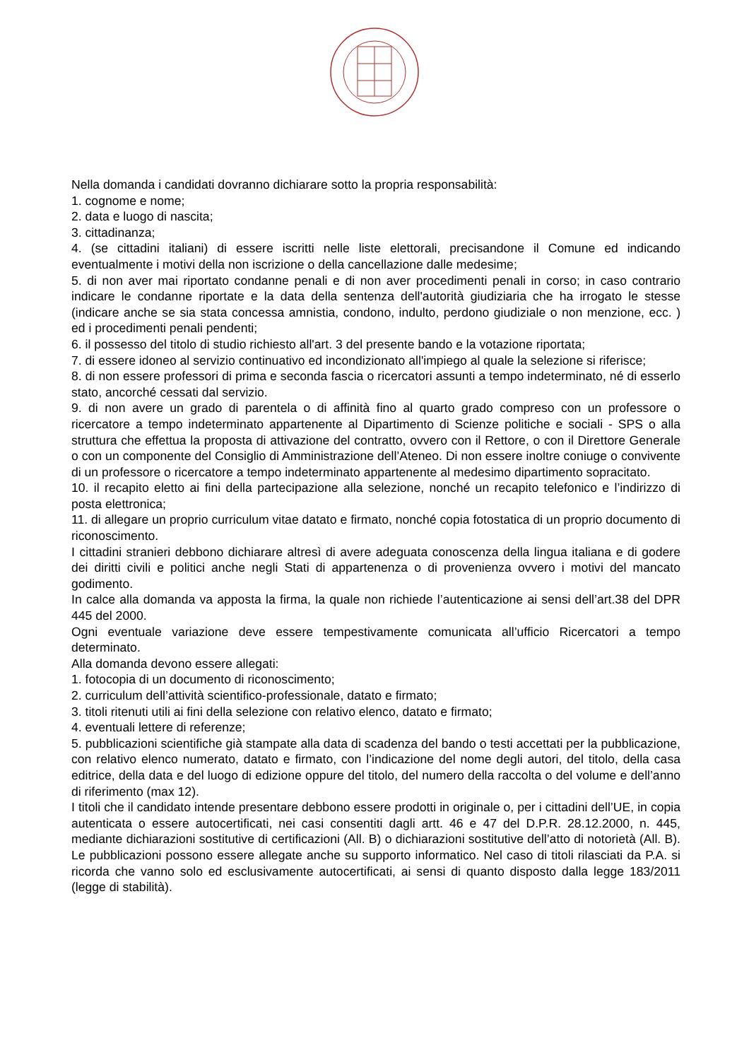Nella domanda i candidati dovranno dichiarare sotto la propria responsabilità:
1. cognome e nome;
2. data e luogo di nascita;
3. cittadinanza;
4. (se cittadini italiani) di essere iscritti nelle liste elettorali, precisandone il Comune ed indicando eventualmente i motivi della non iscrizione o della cancellazione dalle medesime;
5. di non aver mai riportato condanne penali e di non aver procedimenti penali in corso; in caso contrario indicare le condanne riportate e la data della sentenza dell'autorità giudiziaria che ha irrogato le stesse (indicare anche se sia stata concessa amnistia, condono, indulto, perdono giudiziale o non menzione, ecc. ) ed i procedimenti penali pendenti;
6. il possesso del titolo di studio richiesto all'art. 3 del presente bando e la votazione riportata;
7. di essere idoneo al servizio continuativo ed incondizionato all'impiego al quale la selezione si riferisce;
8. di non essere professori di prima e seconda fascia o ricercatori assunti a tempo indeterminato, né di esserlo stato, ancorché cessati dal servizio.
9. di non avere un grado di parentela o di affinità fino al quarto grado compreso con un professore o ricercatore a tempo indeterminato appartenente al Dipartimento di Scienze politiche e sociali - SPS o alla struttura che effettua la proposta di attivazione del contratto, ovvero con il Rettore, o con il Direttore Generale o con un componente del Consiglio di Amministrazione dell’Ateneo. Di non essere inoltre coniuge o convivente di un professore o ricercatore a tempo indeterminato appartenente al medesimo dipartimento sopracitato.
10. il recapito eletto ai fini della partecipazione alla selezione, nonché un recapito telefonico e l’indirizzo di posta elettronica;
11. di allegare un proprio curriculum vitae datato e firmato, nonché copia fotostatica di un proprio documento di riconoscimento.
I cittadini stranieri debbono dichiarare altresì di avere adeguata conoscenza della lingua italiana e di godere dei diritti civili e politici anche negli Stati di appartenenza o di provenienza ovvero i motivi del mancato godimento.
In calce alla domanda va apposta la firma, la quale non richiede l’autenticazione ai sensi dell’art.38 del DPR 445 del 2000.
Ogni eventuale variazione deve essere tempestivamente comunicata all’ufficio Ricercatori a tempo determinato.
Alla domanda devono essere allegati:
1. fotocopia di un documento di riconoscimento;
2. curriculum dell’attività scientifico-professionale, datato e firmato;
3. titoli ritenuti utili ai fini della selezione con relativo elenco, datato e firmato;
4. eventuali lettere di referenze;
5. pubblicazioni scientifiche già stampate alla data di scadenza del bando o testi accettati per la pubblicazione, con relativo elenco numerato, datato e firmato, con l’indicazione del nome degli autori, del titolo, della casa editrice, della data e del luogo di edizione oppure del titolo, del numero della raccolta o del volume e dell’anno di riferimento (max 12).
I titoli che il candidato intende presentare debbono essere prodotti in originale o, per i cittadini dell’UE, in copia autenticata o essere autocertificati, nei casi consentiti dagli artt. 46 e 47 del D.P.R. 28.12.2000, n. 445, mediante dichiarazioni sostitutive di certificazioni (All. B) o dichiarazioni sostitutive dell’atto di notorietà (All. B). Le pubblicazioni possono essere allegate anche su supporto informatico. Nel caso di titoli rilasciati da P.A. si ricorda che vanno solo ed esclusivamente autocertificati, ai sensi di quanto disposto dalla legge 183/2011 (legge di stabilità).